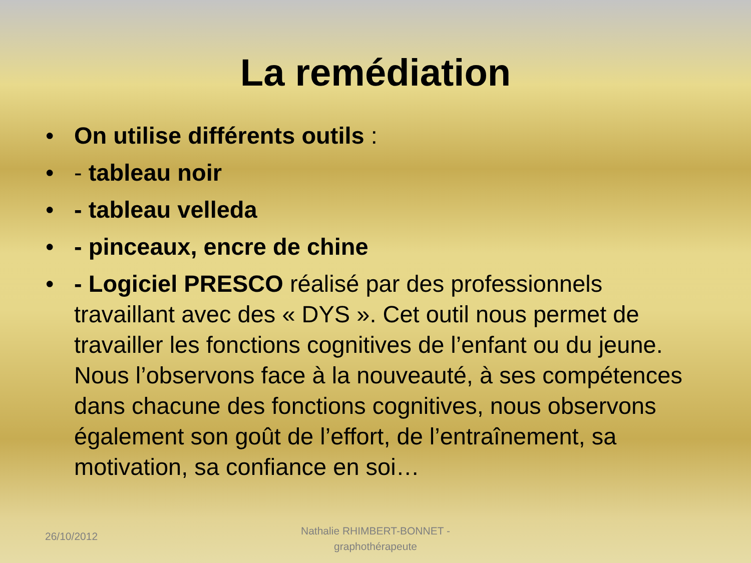La remédiation
• On utilise différents outils :
• - tableau noir
• - tableau velleda
• - pinceaux, encre de chine
• - Logiciel PRESCO réalisé par des professionnels travaillant avec des « DYS ». Cet outil nous permet de travailler les fonctions cognitives de l’enfant ou du jeune. Nous l’observons face à la nouveauté, à ses compétences dans chacune des fonctions cognitives, nous observons également son goût de l’effort, de l’entraînement, sa motivation, sa confiance en soi…
26/10/2012
Nathalie RHIMBERT-BONNET - graphothérapeute